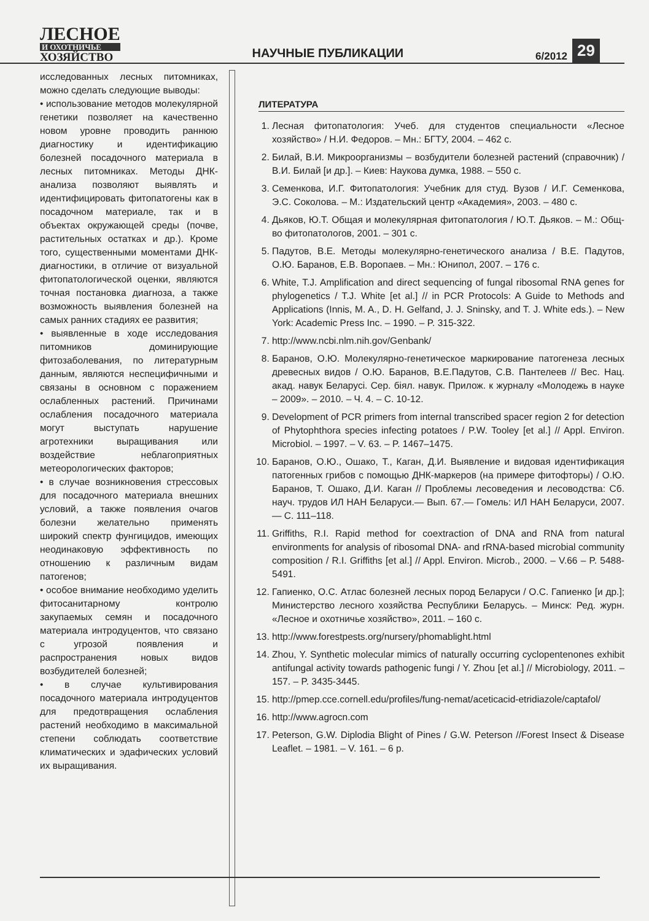ЛЕСНОЕ
И ОХОТНИЧЬЕ
ХОЗЯЙСТВО
НАУЧНЫЕ ПУБЛИКАЦИИ
6/2012
29
исследованных лесных питомниках, можно сделать следующие выводы:
• использование методов молекулярной генетики позволяет на качественно новом уровне проводить раннюю диагностику и идентификацию болезней посадочного материала в лесных питомниках. Методы ДНК-анализа позволяют выявлять и идентифицировать фитопатогены как в посадочном материале, так и в объектах окружающей среды (почве, растительных остатках и др.). Кроме того, существенными моментами ДНК-диагностики, в отличие от визуальной фитопатологической оценки, являются точная постановка диагноза, а также возможность выявления болезней на самых ранних стадиях ее развития;
• выявленные в ходе исследования питомников доминирующие фитозаболевания, по литературным данным, являются неспецифичными и связаны в основном с поражением ослабленных растений. Причинами ослабления посадочного материала могут выступать нарушение агротехники выращивания или воздействие неблагоприятных метеорологических факторов;
• в случае возникновения стрессовых для посадочного материала внешних условий, а также появления очагов болезни желательно применять широкий спектр фунгицидов, имеющих неодинаковую эффективность по отношению к различным видам патогенов;
• особое внимание необходимо уделить фитосанитарному контролю закупаемых семян и посадочного материала интродуцентов, что связано с угрозой появления и распространения новых видов возбудителей болезней;
• в случае культивирования посадочного материала интродуцентов для предотвращения ослабления растений необходимо в максимальной степени соблюдать соответствие климатических и эдафических условий их выращивания.
ЛИТЕРАТУРА
1. Лесная фитопатология: Учеб. для студентов специальности «Лесное хозяйство» / Н.И. Федоров. – Мн.: БГТУ, 2004. – 462 с.
2. Билай, В.И. Микроорганизмы – возбудители болезней растений (справочник) / В.И. Билай [и др.]. – Киев: Наукова думка, 1988. – 550 с.
3. Семенкова, И.Г. Фитопатология: Учебник для студ. Вузов / И.Г. Семенкова, Э.С. Соколова. – М.: Издательский центр «Академия», 2003. – 480 с.
4. Дьяков, Ю.Т. Общая и молекулярная фитопатология / Ю.Т. Дьяков. – М.: Общ-во фитопатологов, 2001. – 301 с.
5. Падутов, В.Е. Методы молекулярно-генетического анализа / В.Е. Падутов, О.Ю. Баранов, Е.В. Воропаев. – Мн.: Юнипол, 2007. – 176 с.
6. White, T.J. Amplification and direct sequencing of fungal ribosomal RNA genes for phylogenetics / T.J. White [et al.] // in PCR Protocols: A Guide to Methods and Applications (Innis, M. A., D. H. Gelfand, J. J. Sninsky, and T. J. White eds.). – New York: Academic Press Inc. – 1990. – P. 315-322.
7. http://www.ncbi.nlm.nih.gov/Genbank/
8. Баранов, О.Ю. Молекулярно-генетическое маркирование патогенеза лесных древесных видов / О.Ю. Баранов, В.Е.Падутов, С.В. Пантелеев // Вес. Нац. акад. навук Беларусі. Сер. біял. навук. Прилож. к журналу «Молодежь в науке – 2009». – 2010. – Ч. 4. – С. 10-12.
9. Development of PCR primers from internal transcribed spacer region 2 for detection of Phytophthora species infecting potatoes / P.W. Tooley [et al.] // Appl. Environ. Microbiol. – 1997. – V. 63. – P. 1467–1475.
10. Баранов, О.Ю., Ошако, Т., Каган, Д.И. Выявление и видовая идентификация патогенных грибов с помощью ДНК-маркеров (на примере фитофторы) / О.Ю. Баранов, Т. Ошако, Д.И. Каган // Проблемы лесоведения и лесоводства: Сб. науч. трудов ИЛ НАН Беларуси.— Вып. 67.— Гомель: ИЛ НАН Беларуси, 2007.— С. 111–118.
11. Griffiths, R.I. Rapid method for coextraction of DNA and RNA from natural environments for analysis of ribosomal DNA- and rRNA-based microbial community composition / R.I. Griffiths [et al.] // Appl. Environ. Microb., 2000. – V.66 – P. 5488-5491.
12. Гапиенко, О.С. Атлас болезней лесных пород Беларуси / О.С. Гапиенко [и др.]; Министерство лесного хозяйства Республики Беларусь. – Минск: Ред. журн. «Лесное и охотничье хозяйство», 2011. – 160 с.
13. http://www.forestpests.org/nursery/phomablight.html
14. Zhou, Y. Synthetic molecular mimics of naturally occurring cyclopentenones exhibit antifungal activity towards pathogenic fungi / Y. Zhou [et al.] // Microbiology, 2011. – 157. – P. 3435-3445.
15. http://pmep.cce.cornell.edu/profiles/fung-nemat/aceticacid-etridiazole/captafol/
16. http://www.agrocn.com
17. Peterson, G.W. Diplodia Blight of Pines / G.W. Peterson //Forest Insect & Disease Leaflet. – 1981. – V. 161. – 6 p.